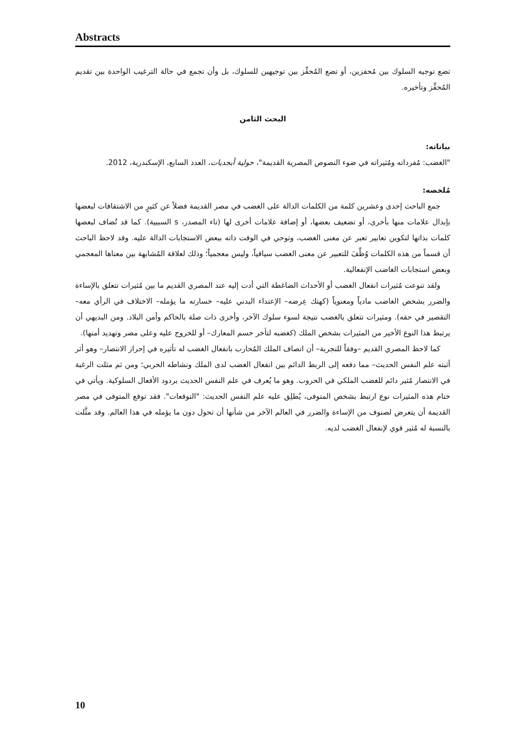Abstracts
تضع توجيه السلوك بين مُحفزين، أو تضع المُحفِّز بين توجيهين للسلوك، بل وأن تجمع في حالة الترغيب الواحدة بين تقديم المُحفِّز وتأخيره.
البحث الثامن
بياناته:
"الغضب: مُفرداته ومُثيراته في ضوء النصوص المصرية القديمة"، حولية أبجديات، العدد السابع، الإسكندرية، 2012.
مُلخصه:
جمع الباحث إحدى وعشرين كلمة من الكلمات الدالة على الغضب في مصر القديمة فضلاً عن كثيرٍ من الاشتقاقات لبعضها بإبدال علامات منها بأخرى، أو تضعيف بعضها، أو إضافة علامات أخرى لها (تاء المصدر، s السببية). كما قد تُضاف لبعضها كلمات بذاتها لتكوين تعابير تعبر عن معنى الغضب، وتوحي في الوقت ذاته ببعض الاستجابات الدالة عليه. وقد لاحظ الباحث أن قسماً من هذه الكلمات وُظِّفَ للتعبير عن معنى الغضب سياقياً، وليس معجمياً؛ وذلك لعلاقة المُشابهة بين معناها المعجمي وبعض استجابات الغاضب الإنفعالية.
ولقد تنوعت مُثيرات انفعال الغضب أو الأحداث الضاغطة التي أدت إليه عند المصري القديم ما بين مُثيرات تتعلق بالإساءة والضرر بشخص الغاضب مادياً ومعنوياً (كهتك عِرضه– الإعتداء البدني عليه– خسارته ما يؤمله– الاختلاف في الرأي معه– التقصير في حقه). ومثيرات تتعلق بالغضب نتيجة لسوء سلوك الآخر، وأخرى ذات صلة بالحاكم وأمن البلاد. ومن البديهي أن يرتبط هذا النوع الأخير من المثيرات بشخص الملك (كغضبه لتأخر حسم المعارك– أو للخروج عليه وعلى مصر وتهديد أمنها).
كما لاحظ المصري القديم –وفقاً للتجربة– أن اتصاف الملك المُحارب بانفعال الغضب له تأثيره في إحراز الانتصار– وهو أثر أثبته علم النفس الحديث– مما دفعه إلى الربط الدائم بين انفعال الغضب لدى الملك ونشاطه الحربي؛ ومن ثم مثلت الرغبة في الانتصار مُثير دائم للغضب الملكي في الحروب. وهو ما يُعرف في علم النفس الحديث بردود الأفعال السلوكية. ويأتي في ختام هذه المثيرات نوع ارتبط بشخص المتوفى، يُطلِق عليه علم النفس الحديث: "التوقعات". فقد توقع المتوفى في مصر القديمة أن يتعرض لصنوف من الإساءة والضرر في العالم الآخر من شأنها أن تحول دون ما يؤمله في هذا العالم. وقد مثَّلت بالنسبة له مُثير قوي لإنفعال الغضب لديه.
10